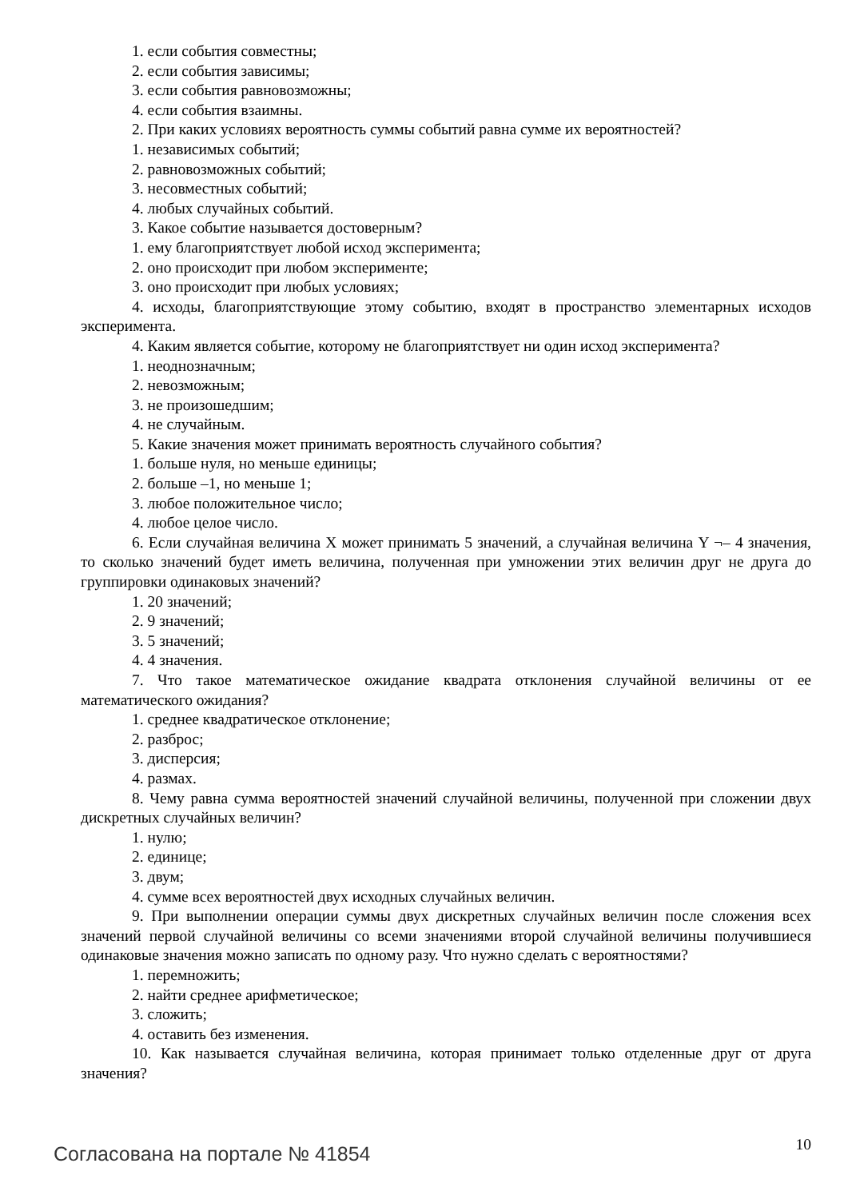1. если события совместны;
2. если события зависимы;
3. если события равновозможны;
4. если события взаимны.
2. При каких условиях вероятность суммы событий равна сумме их вероятностей?
1. независимых событий;
2. равновозможных событий;
3. несовместных событий;
4. любых случайных событий.
3. Какое событие называется достоверным?
1. ему благоприятствует любой исход эксперимента;
2. оно происходит при любом эксперименте;
3. оно происходит при любых условиях;
4. исходы, благоприятствующие этому событию, входят в пространство элементарных исходов эксперимента.
4. Каким является событие, которому не благоприятствует ни один исход эксперимента?
1. неоднозначным;
2. невозможным;
3. не произошедшим;
4. не случайным.
5. Какие значения может принимать вероятность случайного события?
1. больше нуля, но меньше единицы;
2. больше –1, но меньше 1;
3. любое положительное число;
4. любое целое число.
6. Если случайная величина X может принимать 5 значений, а случайная величина Y ¬– 4 значения, то сколько значений будет иметь величина, полученная при умножении этих величин друг не друга до группировки одинаковых значений?
1. 20 значений;
2. 9 значений;
3. 5 значений;
4. 4 значения.
7. Что такое математическое ожидание квадрата отклонения случайной величины от ее математического ожидания?
1. среднее квадратическое отклонение;
2. разброс;
3. дисперсия;
4. размах.
8. Чему равна сумма вероятностей значений случайной величины, полученной при сложении двух дискретных случайных величин?
1. нулю;
2. единице;
3. двум;
4. сумме всех вероятностей двух исходных случайных величин.
9. При выполнении операции суммы двух дискретных случайных величин после сложения всех значений первой случайной величины со всеми значениями второй случайной величины получившиеся одинаковые значения можно записать по одному разу. Что нужно сделать с вероятностями?
1. перемножить;
2. найти среднее арифметическое;
3. сложить;
4. оставить без изменения.
10. Как называется случайная величина, которая принимает только отделенные друг от друга значения?
Согласована на портале № 41854
10